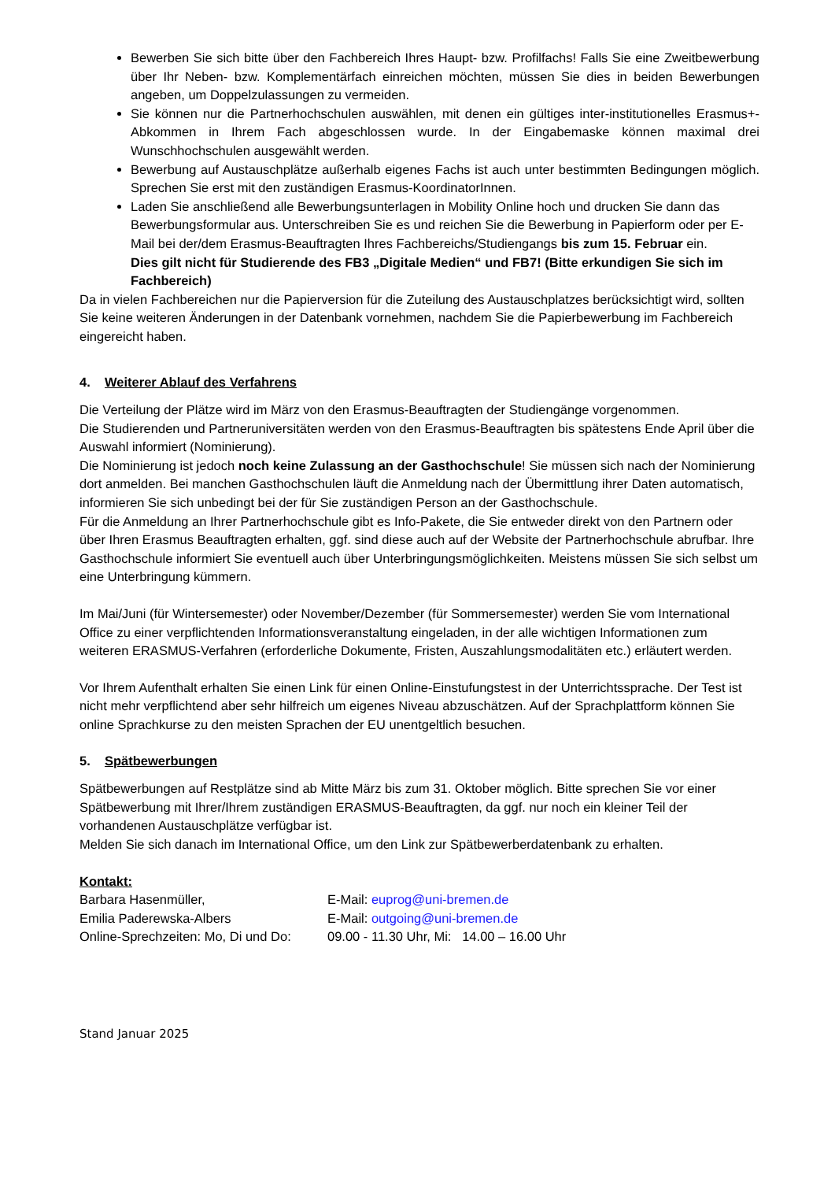Bewerben Sie sich bitte über den Fachbereich Ihres Haupt- bzw. Profilfachs! Falls Sie eine Zweitbewerbung über Ihr Neben- bzw. Komplementärfach einreichen möchten, müssen Sie dies in beiden Bewerbungen angeben, um Doppelzulassungen zu vermeiden.
Sie können nur die Partnerhochschulen auswählen, mit denen ein gültiges inter-institutionelles Erasmus+-Abkommen in Ihrem Fach abgeschlossen wurde. In der Eingabemaske können maximal drei Wunschhochschulen ausgewählt werden.
Bewerbung auf Austauschplätze außerhalb eigenes Fachs ist auch unter bestimmten Bedingungen möglich. Sprechen Sie erst mit den zuständigen Erasmus-KoordinatorInnen.
Laden Sie anschließend alle Bewerbungsunterlagen in Mobility Online hoch und drucken Sie dann das Bewerbungsformular aus. Unterschreiben Sie es und reichen Sie die Bewerbung in Papierform oder per E-Mail bei der/dem Erasmus-Beauftragten Ihres Fachbereichs/Studiengangs bis zum 15. Februar ein.
Dies gilt nicht für Studierende des FB3 „Digitale Medien“ und FB7! (Bitte erkundigen Sie sich im Fachbereich)
Da in vielen Fachbereichen nur die Papierversion für die Zuteilung des Austauschplatzes berücksichtigt wird, sollten Sie keine weiteren Änderungen in der Datenbank vornehmen, nachdem Sie die Papierbewerbung im Fachbereich eingereicht haben.
4. Weiterer Ablauf des Verfahrens
Die Verteilung der Plätze wird im März von den Erasmus-Beauftragten der Studiengänge vorgenommen.
Die Studierenden und Partneruniversitäten werden von den Erasmus-Beauftragten bis spätestens Ende April über die Auswahl informiert (Nominierung).
Die Nominierung ist jedoch noch keine Zulassung an der Gasthochschule! Sie müssen sich nach der Nominierung dort anmelden. Bei manchen Gasthochschulen läuft die Anmeldung nach der Übermittlung ihrer Daten automatisch, informieren Sie sich unbedingt bei der für Sie zuständigen Person an der Gasthochschule.
Für die Anmeldung an Ihrer Partnerhochschule gibt es Info-Pakete, die Sie entweder direkt von den Partnern oder über Ihren Erasmus Beauftragten erhalten, ggf. sind diese auch auf der Website der Partnerhochschule abrufbar. Ihre Gasthochschule informiert Sie eventuell auch über Unterbringungsmöglichkeiten. Meistens müssen Sie sich selbst um eine Unterbringung kümmern.
Im Mai/Juni (für Wintersemester) oder November/Dezember (für Sommersemester) werden Sie vom International Office zu einer verpflichtenden Informationsveranstaltung eingeladen, in der alle wichtigen Informationen zum weiteren ERASMUS-Verfahren (erforderliche Dokumente, Fristen, Auszahlungsmodalitäten etc.) erläutert werden.
Vor Ihrem Aufenthalt erhalten Sie einen Link für einen Online-Einstufungstest in der Unterrichtssprache. Der Test ist nicht mehr verpflichtend aber sehr hilfreich um eigenes Niveau abzuschätzen. Auf der Sprachplattform können Sie online Sprachkurse zu den meisten Sprachen der EU unentgeltlich besuchen.
5. Spätbewerbungen
Spätbewerbungen auf Restplätze sind ab Mitte März bis zum 31. Oktober möglich. Bitte sprechen Sie vor einer Spätbewerbung mit Ihrer/Ihrem zuständigen ERASMUS-Beauftragten, da ggf. nur noch ein kleiner Teil der vorhandenen Austauschplätze verfügbar ist.
Melden Sie sich danach im International Office, um den Link zur Spätbewerberdatenbank zu erhalten.
Kontakt:
| Barbara Hasenmüller, | E-Mail: euprog@uni-bremen.de |
| Emilia Paderewska-Albers | E-Mail: outgoing@uni-bremen.de |
| Online-Sprechzeiten: Mo, Di und Do: | 09.00 - 11.30 Uhr, Mi: 14.00 – 16.00 Uhr |
Stand Januar 2025